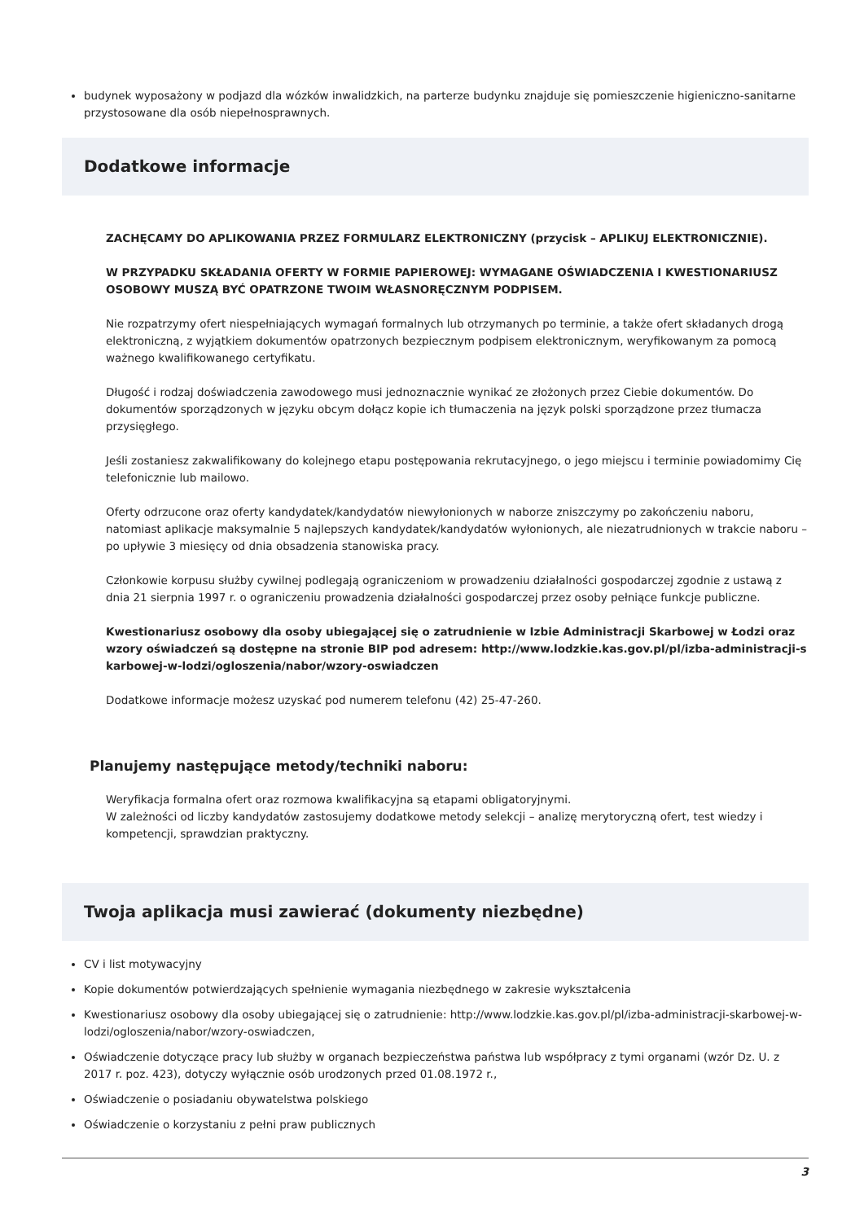budynek wyposażony w podjazd dla wózków inwalidzkich, na parterze budynku znajduje się pomieszczenie higieniczno-sanitarne przystosowane dla osób niepełnosprawnych.
Dodatkowe informacje
ZACHĘCAMY DO APLIKOWANIA PRZEZ FORMULARZ ELEKTRONICZNY (przycisk – APLIKUJ ELEKTRONICZNIE).
W PRZYPADKU SKŁADANIA OFERTY W FORMIE PAPIEROWEJ: WYMAGANE OŚWIADCZENIA I KWESTIONARIUSZ OSOBOWY MUSZĄ BYĆ OPATRZONE TWOIM WŁASNORĘCZNYM PODPISEM.
Nie rozpatrzymy ofert niespełniających wymagań formalnych lub otrzymanych po terminie, a także ofert składanych drogą elektroniczną, z wyjątkiem dokumentów opatrzonych bezpiecznym podpisem elektronicznym, weryfikowanym za pomocą ważnego kwalifikowanego certyfikatu.
Długość i rodzaj doświadczenia zawodowego musi jednoznacznie wynikać ze złożonych przez Ciebie dokumentów. Do dokumentów sporządzonych w języku obcym dołącz kopie ich tłumaczenia na język polski sporządzone przez tłumacza przysięgłego.
Jeśli zostaniesz zakwalifikowany do kolejnego etapu postępowania rekrutacyjnego, o jego miejscu i terminie powiadomimy Cię telefonicznie lub mailowo.
Oferty odrzucone oraz oferty kandydatek/kandydatów niewyłonionych w naborze zniszczymy po zakończeniu naboru, natomiast aplikacje maksymalnie 5 najlepszych kandydatek/kandydatów wyłonionych, ale niezatrudnionych w trakcie naboru – po upływie 3 miesięcy od dnia obsadzenia stanowiska pracy.
Członkowie korpusu służby cywilnej podlegają ograniczeniom w prowadzeniu działalności gospodarczej zgodnie z ustawą z dnia 21 sierpnia 1997 r. o ograniczeniu prowadzenia działalności gospodarczej przez osoby pełniące funkcje publiczne.
Kwestionariusz osobowy dla osoby ubiegającej się o zatrudnienie w Izbie Administracji Skarbowej w Łodzi oraz wzory oświadczeń są dostępne na stronie BIP pod adresem: http://www.lodzkie.kas.gov.pl/pl/izba-administracji-skarbowej-w-lodzi/ogloszenia/nabor/wzory-oswiadczen
Dodatkowe informacje możesz uzyskać pod numerem telefonu (42) 25-47-260.
Planujemy następujące metody/techniki naboru:
Weryfikacja formalna ofert oraz rozmowa kwalifikacyjna są etapami obligatoryjnymi.
W zależności od liczby kandydatów zastosujemy dodatkowe metody selekcji – analizę merytoryczną ofert, test wiedzy i kompetencji, sprawdzian praktyczny.
Twoja aplikacja musi zawierać (dokumenty niezbędne)
CV i list motywacyjny
Kopie dokumentów potwierdzających spełnienie wymagania niezbędnego w zakresie wykształcenia
Kwestionariusz osobowy dla osoby ubiegającej się o zatrudnienie: http://www.lodzkie.kas.gov.pl/pl/izba-administracji-skarbowej-w-lodzi/ogloszenia/nabor/wzory-oswiadczen,
Oświadczenie dotyczące pracy lub służby w organach bezpieczeństwa państwa lub współpracy z tymi organami (wzór Dz. U. z 2017 r. poz. 423), dotyczy wyłącznie osób urodzonych przed 01.08.1972 r.,
Oświadczenie o posiadaniu obywatelstwa polskiego
Oświadczenie o korzystaniu z pełni praw publicznych
3